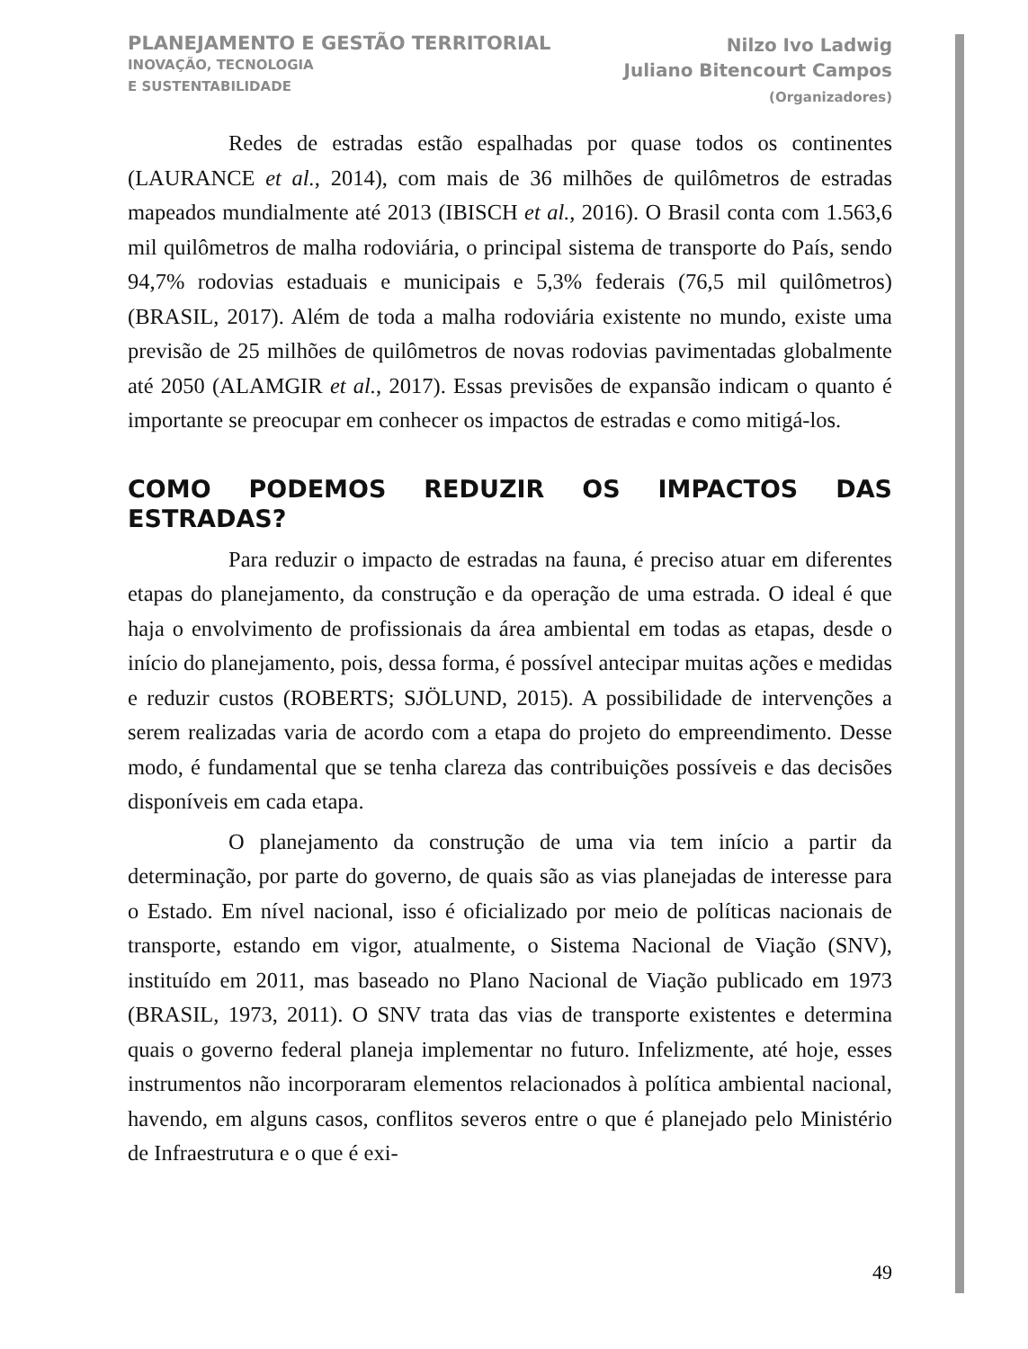PLANEJAMENTO E GESTÃO TERRITORIAL
INOVAÇÃO, TECNOLOGIA
E SUSTENTABILIDADE
Nilzo Ivo Ladwig
Juliano Bitencourt Campos
(Organizadores)
Redes de estradas estão espalhadas por quase todos os continentes (LAURANCE et al., 2014), com mais de 36 milhões de quilômetros de estradas mapeados mundialmente até 2013 (IBISCH et al., 2016). O Brasil conta com 1.563,6 mil quilômetros de malha rodoviária, o principal sistema de transporte do País, sendo 94,7% rodovias estaduais e municipais e 5,3% federais (76,5 mil quilômetros) (BRASIL, 2017). Além de toda a malha rodoviária existente no mundo, existe uma previsão de 25 milhões de quilômetros de novas rodovias pavimentadas globalmente até 2050 (ALAMGIR et al., 2017). Essas previsões de expansão indicam o quanto é importante se preocupar em conhecer os impactos de estradas e como mitigá-los.
COMO PODEMOS REDUZIR OS IMPACTOS DAS ESTRADAS?
Para reduzir o impacto de estradas na fauna, é preciso atuar em diferentes etapas do planejamento, da construção e da operação de uma estrada. O ideal é que haja o envolvimento de profissionais da área ambiental em todas as etapas, desde o início do planejamento, pois, dessa forma, é possível antecipar muitas ações e medidas e reduzir custos (ROBERTS; SJÖLUND, 2015). A possibilidade de intervenções a serem realizadas varia de acordo com a etapa do projeto do empreendimento. Desse modo, é fundamental que se tenha clareza das contribuições possíveis e das decisões disponíveis em cada etapa.
O planejamento da construção de uma via tem início a partir da determinação, por parte do governo, de quais são as vias planejadas de interesse para o Estado. Em nível nacional, isso é oficializado por meio de políticas nacionais de transporte, estando em vigor, atualmente, o Sistema Nacional de Viação (SNV), instituído em 2011, mas baseado no Plano Nacional de Viação publicado em 1973 (BRASIL, 1973, 2011). O SNV trata das vias de transporte existentes e determina quais o governo federal planeja implementar no futuro. Infelizmente, até hoje, esses instrumentos não incorporaram elementos relacionados à política ambiental nacional, havendo, em alguns casos, conflitos severos entre o que é planejado pelo Ministério de Infraestrutura e o que é exi-
49